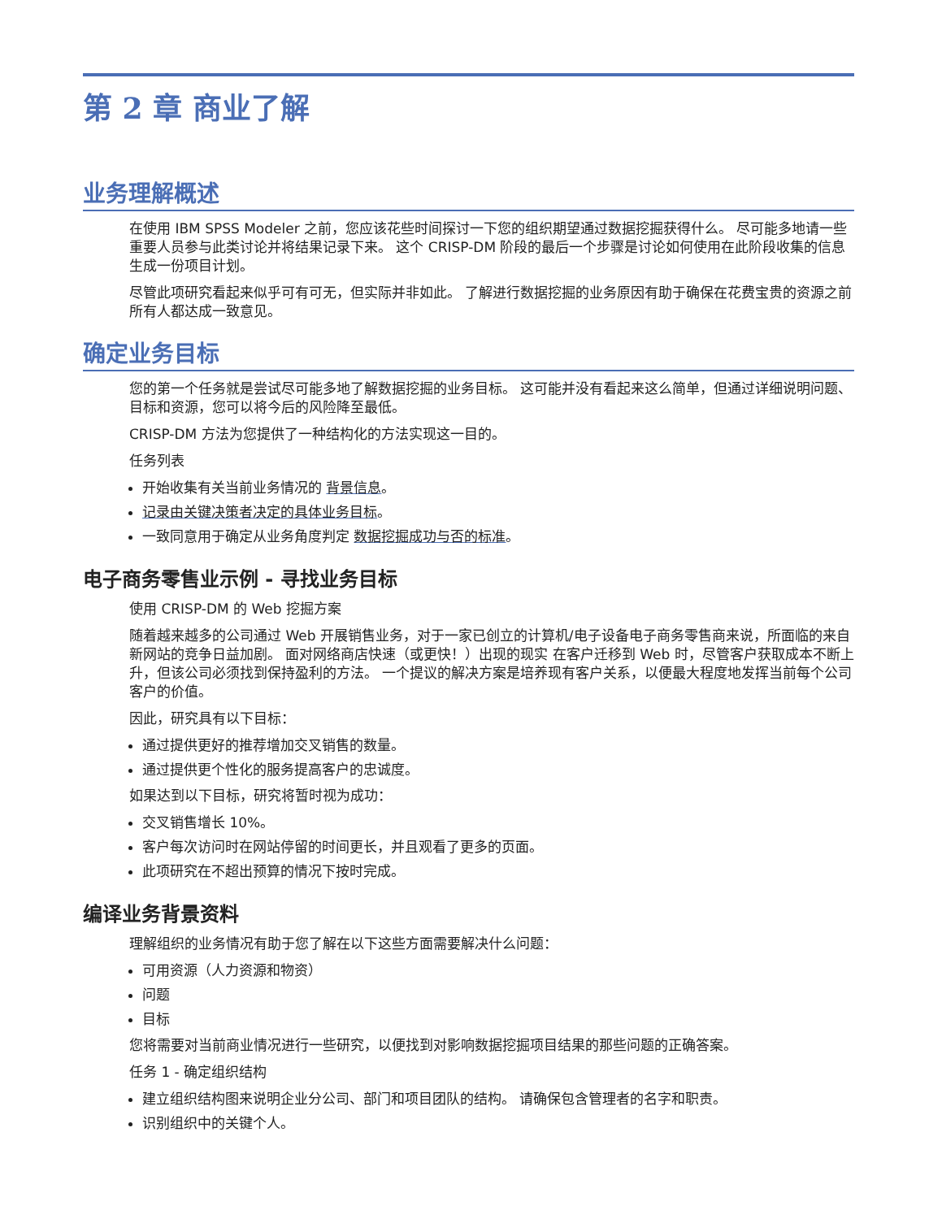第 2 章 商业了解
业务理解概述
在使用 IBM SPSS Modeler 之前，您应该花些时间探讨一下您的组织期望通过数据挖掘获得什么。 尽可能多地请一些重要人员参与此类讨论并将结果记录下来。 这个 CRISP-DM 阶段的最后一个步骤是讨论如何使用在此阶段收集的信息生成一份项目计划。
尽管此项研究看起来似乎可有可无，但实际并非如此。 了解进行数据挖掘的业务原因有助于确保在花费宝贵的资源之前所有人都达成一致意见。
确定业务目标
您的第一个任务就是尝试尽可能多地了解数据挖掘的业务目标。 这可能并没有看起来这么简单，但通过详细说明问题、目标和资源，您可以将今后的风险降至最低。
CRISP-DM 方法为您提供了一种结构化的方法实现这一目的。
任务列表
开始收集有关当前业务情况的 背景信息。
记录由关键决策者决定的具体业务目标。
一致同意用于确定从业务角度判定 数据挖掘成功与否的标准。
电子商务零售业示例 - 寻找业务目标
使用 CRISP-DM 的 Web 挖掘方案
随着越来越多的公司通过 Web 开展销售业务，对于一家已创立的计算机/电子设备电子商务零售商来说，所面临的来自新网站的竞争日益加剧。 面对网络商店快速（或更快！）出现的现实 在客户迁移到 Web 时，尽管客户获取成本不断上升，但该公司必须找到保持盈利的方法。 一个提议的解决方案是培养现有客户关系，以便最大程度地发挥当前每个公司客户的价值。
因此，研究具有以下目标：
通过提供更好的推荐增加交叉销售的数量。
通过提供更个性化的服务提高客户的忠诚度。
如果达到以下目标，研究将暂时视为成功：
交叉销售增长 10%。
客户每次访问时在网站停留的时间更长，并且观看了更多的页面。
此项研究在不超出预算的情况下按时完成。
编译业务背景资料
理解组织的业务情况有助于您了解在以下这些方面需要解决什么问题：
可用资源（人力资源和物资）
问题
目标
您将需要对当前商业情况进行一些研究，以便找到对影响数据挖掘项目结果的那些问题的正确答案。
任务 1 - 确定组织结构
建立组织结构图来说明企业分公司、部门和项目团队的结构。 请确保包含管理者的名字和职责。
识别组织中的关键个人。